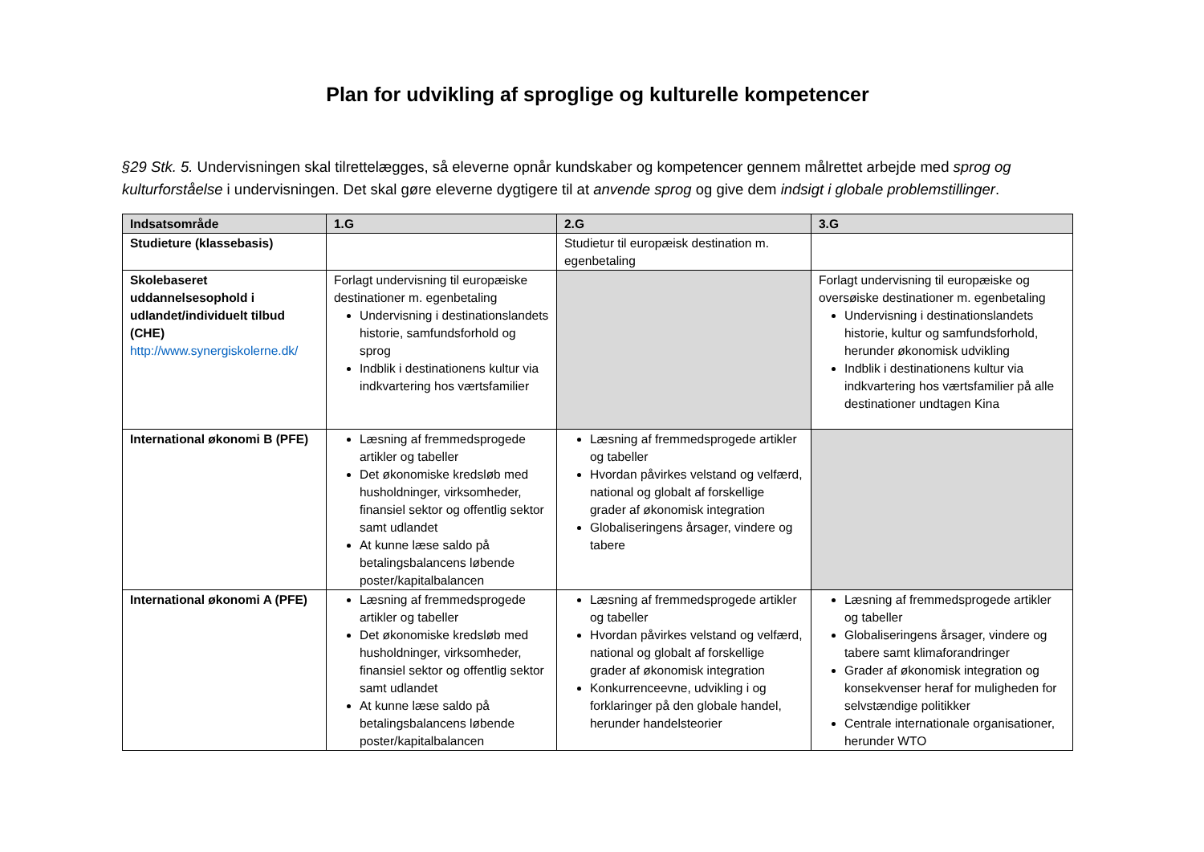Plan for udvikling af sproglige og kulturelle kompetencer
§29 Stk. 5. Undervisningen skal tilrettelægges, så eleverne opnår kundskaber og kompetencer gennem målrettet arbejde med sprog og kulturforståelse i undervisningen. Det skal gøre eleverne dygtigere til at anvende sprog og give dem indsigt i globale problemstillinger.
| Indsatsområde | 1.G | 2.G | 3.G |
| --- | --- | --- | --- |
| Studieture (klassebasis) | | Studietur til europæisk destination m. egenbetaling | |
| Skolebaseret uddannelsesophold i udlandet/individuelt tilbud (CHE) http://www.synergiskolerne.dk/ | Forlagt undervisning til europæiske destinationer m. egenbetaling Undervisning i destinationslandets historie, samfundsforhold og sprog Indblik i destinationens kultur via indkvartering hos værtsfamilier | | Forlagt undervisning til europæiske og oversøiske destinationer m. egenbetaling Undervisning i destinationslandets historie, kultur og samfundsforhold, herunder økonomisk udvikling Indblik i destinationens kultur via indkvartering hos værtsfamilier på alle destinationer undtagen Kina |
| International økonomi B (PFE) | Læsning af fremmedsprogede artikler og tabeller Det økonomiske kredsløb med husholdninger, virksomheder, finansiel sektor og offentlig sektor samt udlandet At kunne læse saldo på betalingsbalancens løbende poster/kapitalbalancen | Læsning af fremmedsprogede artikler og tabeller Hvordan påvirkes velstand og velfærd, national og globalt af forskellige grader af økonomisk integration Globaliseringens årsager, vindere og tabere | |
| International økonomi A (PFE) | Læsning af fremmedsprogede artikler og tabeller Det økonomiske kredsløb med husholdninger, virksomheder, finansiel sektor og offentlig sektor samt udlandet At kunne læse saldo på betalingsbalancens løbende poster/kapitalbalancen | Læsning af fremmedsprogede artikler og tabeller Hvordan påvirkes velstand og velfærd, national og globalt af forskellige grader af økonomisk integration Konkurrenceevne, udvikling i og forklaringer på den globale handel, herunder handelsteorier | Læsning af fremmedsprogede artikler og tabeller Globaliseringens årsager, vindere og tabere samt klimaforandringer Grader af økonomisk integration og konsekvenser heraf for muligheden for selvstændige politikker Centrale internationale organisationer, herunder WTO |